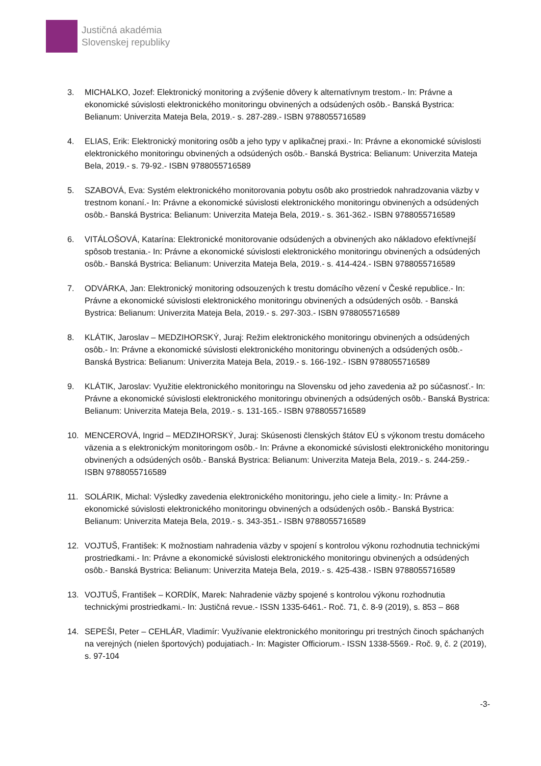Justičná akadémia
Slovenskej republiky
3. MICHALKO, Jozef: Elektronický monitoring a zvýšenie dôvery k alternatívnym trestom.- In: Právne a ekonomické súvislosti elektronického monitoringu obvinených a odsúdených osôb.- Banská Bystrica: Belianum: Univerzita Mateja Bela, 2019.- s. 287-289.- ISBN 9788055716589
4. ELIAS, Erik: Elektronický monitoring osôb a jeho typy v aplikačnej praxi.- In: Právne a ekonomické súvislosti elektronického monitoringu obvinených a odsúdených osôb.- Banská Bystrica: Belianum: Univerzita Mateja Bela, 2019.- s. 79-92.- ISBN 9788055716589
5. SZABOVÁ, Eva: Systém elektronického monitorovania pobytu osôb ako prostriedok nahradzovania väzby v trestnom konaní.- In: Právne a ekonomické súvislosti elektronického monitoringu obvinených a odsúdených osôb.- Banská Bystrica: Belianum: Univerzita Mateja Bela, 2019.- s. 361-362.- ISBN 9788055716589
6. VITÁLOŠOVÁ, Katarína: Elektronické monitorovanie odsúdených a obvinených ako nákladovo efektívnejší spôsob trestania.- In: Právne a ekonomické súvislosti elektronického monitoringu obvinených a odsúdených osôb.- Banská Bystrica: Belianum: Univerzita Mateja Bela, 2019.- s. 414-424.- ISBN 9788055716589
7. ODVÁRKA, Jan: Elektronický monitoring odsouzených k trestu domácího vězení v České republice.- In: Právne a ekonomické súvislosti elektronického monitoringu obvinených a odsúdených osôb. - Banská Bystrica: Belianum: Univerzita Mateja Bela, 2019.- s. 297-303.- ISBN 9788055716589
8. KLÁTIK, Jaroslav – MEDZIHORSKÝ, Juraj: Režim elektronického monitoringu obvinených a odsúdených osôb.- In: Právne a ekonomické súvislosti elektronického monitoringu obvinených a odsúdených osôb.-Banská Bystrica: Belianum: Univerzita Mateja Bela, 2019.- s. 166-192.- ISBN 9788055716589
9. KLÁTIK, Jaroslav: Využitie elektronického monitoringu na Slovensku od jeho zavedenia až po súčasnosť.- In: Právne a ekonomické súvislosti elektronického monitoringu obvinených a odsúdených osôb.- Banská Bystrica: Belianum: Univerzita Mateja Bela, 2019.- s. 131-165.- ISBN 9788055716589
10. MENCEROVÁ, Ingrid – MEDZIHORSKÝ, Juraj: Skúsenosti členských štátov EÚ s výkonom trestu domáceho väzenia a s elektronickým monitoringom osôb.- In: Právne a ekonomické súvislosti elektronického monitoringu obvinených a odsúdených osôb.- Banská Bystrica: Belianum: Univerzita Mateja Bela, 2019.- s. 244-259.- ISBN 9788055716589
11. SOLÁRIK, Michal: Výsledky zavedenia elektronického monitoringu, jeho ciele a limity.- In: Právne a ekonomické súvislosti elektronického monitoringu obvinených a odsúdených osôb.- Banská Bystrica: Belianum: Univerzita Mateja Bela, 2019.- s. 343-351.- ISBN 9788055716589
12. VOJTUŠ, František: K možnostiam nahradenia väzby v spojení s kontrolou výkonu rozhodnutia technickými prostriedkami.- In: Právne a ekonomické súvislosti elektronického monitoringu obvinených a odsúdených osôb.- Banská Bystrica: Belianum: Univerzita Mateja Bela, 2019.- s. 425-438.- ISBN 9788055716589
13. VOJTUŠ, František – KORDÍK, Marek: Nahradenie väzby spojené s kontrolou výkonu rozhodnutia technickými prostriedkami.- In: Justičná revue.- ISSN 1335-6461.- Roč. 71, č. 8-9 (2019), s. 853 – 868
14. SEPEŠI, Peter – CEHLÁR, Vladimír: Využívanie elektronického monitoringu pri trestných činoch spáchaných na verejných (nielen športových) podujatiach.- In: Magister Officiorum.- ISSN 1338-5569.- Roč. 9, č. 2 (2019), s. 97-104
-3-